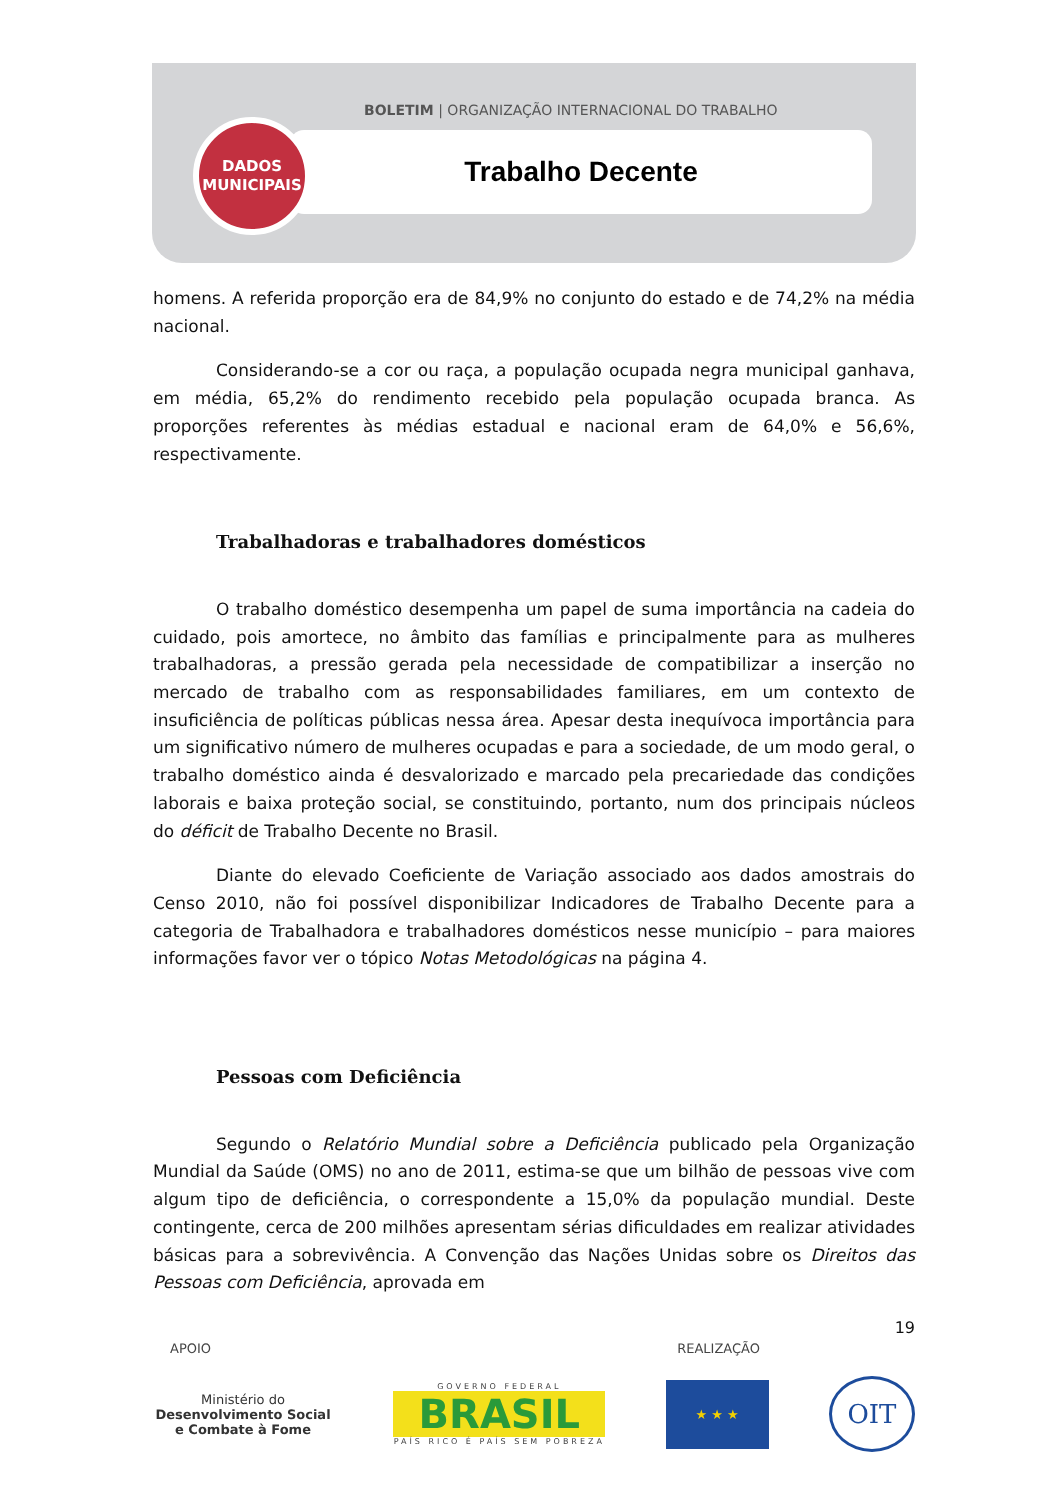BOLETIM | ORGANIZAÇÃO INTERNACIONAL DO TRABALHO
Trabalho Decente
DADOS
MUNICIPAIS
homens. A referida proporção era de 84,9% no conjunto do estado e de 74,2% na média nacional.
Considerando-se a cor ou raça, a população ocupada negra municipal ganhava, em média, 65,2% do rendimento recebido pela população ocupada branca. As proporções referentes às médias estadual e nacional eram de 64,0% e 56,6%, respectivamente.
Trabalhadoras e trabalhadores domésticos
O trabalho doméstico desempenha um papel de suma importância na cadeia do cuidado, pois amortece, no âmbito das famílias e principalmente para as mulheres trabalhadoras, a pressão gerada pela necessidade de compatibilizar a inserção no mercado de trabalho com as responsabilidades familiares, em um contexto de insuficiência de políticas públicas nessa área. Apesar desta inequívoca importância para um significativo número de mulheres ocupadas e para a sociedade, de um modo geral, o trabalho doméstico ainda é desvalorizado e marcado pela precariedade das condições laborais e baixa proteção social, se constituindo, portanto, num dos principais núcleos do déficit de Trabalho Decente no Brasil.
Diante do elevado Coeficiente de Variação associado aos dados amostrais do Censo 2010, não foi possível disponibilizar Indicadores de Trabalho Decente para a categoria de Trabalhadora e trabalhadores domésticos nesse município – para maiores informações favor ver o tópico Notas Metodológicas na página 4.
Pessoas com Deficiência
Segundo o Relatório Mundial sobre a Deficiência publicado pela Organização Mundial da Saúde (OMS) no ano de 2011, estima-se que um bilhão de pessoas vive com algum tipo de deficiência, o correspondente a 15,0% da população mundial. Deste contingente, cerca de 200 milhões apresentam sérias dificuldades em realizar atividades básicas para a sobrevivência. A Convenção das Nações Unidas sobre os Direitos das Pessoas com Deficiência, aprovada em
19
APOIO REALIZAÇÃO
Ministério do
Desenvolvimento Social
e Combate à Fome
GOVERNO FEDERAL
BRASIL
PAÍS RICO É PAÍS SEM POBREZA
★ ★ ★
OIT